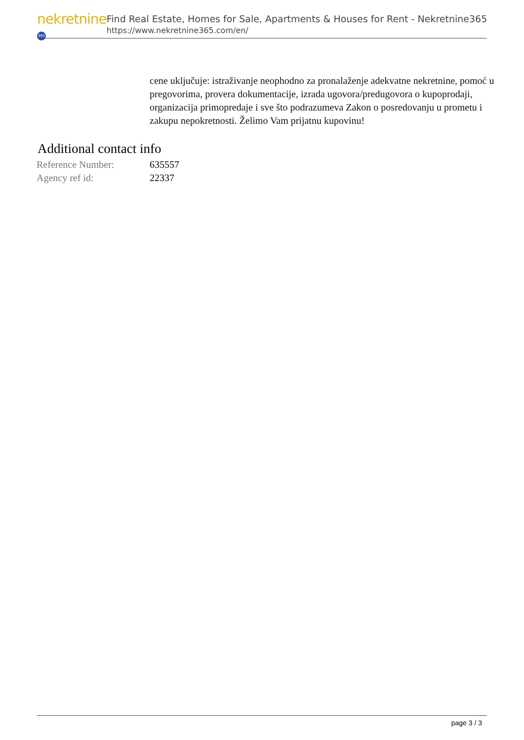nekretnine 365
Find Real Estate, Homes for Sale, Apartments & Houses for Rent - Nekretnine365
https://www.nekretnine365.com/en/
cene uključuje: istraživanje neophodno za pronalaženje adekvatne nekretnine, pomoć u pregovorima, provera dokumentacije, izrada ugovora/predugovora o kupoprodaji, organizacija primopredaje i sve što podrazumeva Zakon o posredovanju u prometu i zakupu nepokretnosti. Želimo Vam prijatnu kupovinu!
Additional contact info
| Reference Number: | 635557 |
| Agency ref id: | 22337 |
page 3 / 3